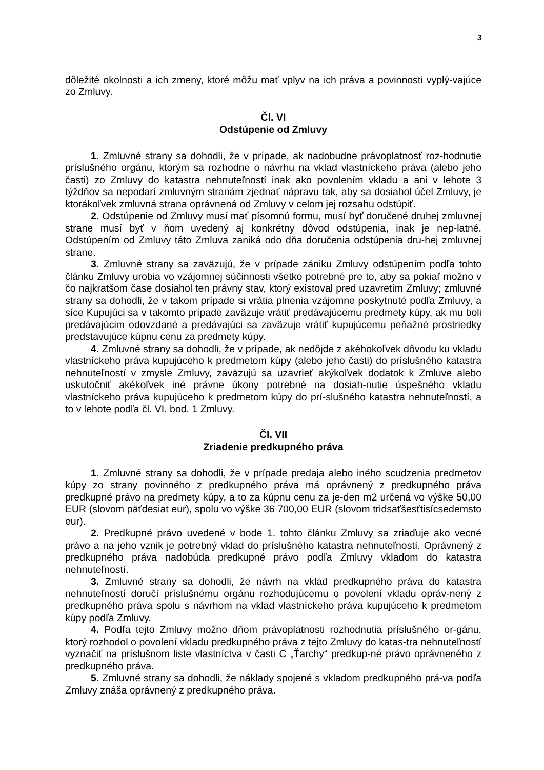3
dôležité okolnosti a ich zmeny, ktoré môžu mať vplyv na ich práva a povinnosti vyplý-vajúce zo Zmluvy.
Čl. VI
Odstúpenie od Zmluvy
1. Zmluvné strany sa dohodli, že v prípade, ak nadobudne právoplatnosť roz-hodnutie príslušného orgánu, ktorým sa rozhodne o návrhu na vklad vlastníckeho práva (alebo jeho časti) zo Zmluvy do katastra nehnuteľností inak ako povolením vkladu a ani v lehote 3 týždňov sa nepodarí zmluvným stranám zjednať nápravu tak, aby sa dosiahol účel Zmluvy, je ktorákoľvek zmluvná strana oprávnená od Zmluvy v celom jej rozsahu odstúpiť.
2. Odstúpenie od Zmluvy musí mať písomnú formu, musí byť doručené druhej zmluvnej strane musí byť v ňom uvedený aj konkrétny dôvod odstúpenia, inak je nep-latné. Odstúpením od Zmluvy táto Zmluva zaniká odo dňa doručenia odstúpenia dru-hej zmluvnej strane.
3. Zmluvné strany sa zaväzujú, že v prípade zániku Zmluvy odstúpením podľa tohto článku Zmluvy urobia vo vzájomnej súčinnosti všetko potrebné pre to, aby sa pokiaľ možno v čo najkratšom čase dosiahol ten právny stav, ktorý existoval pred uzavretím Zmluvy; zmluvné strany sa dohodli, že v takom prípade si vrátia plnenia vzájomne poskytnuté podľa Zmluvy, a síce Kupujúci sa v takomto prípade zaväzuje vrátiť predávajúcemu predmety kúpy, ak mu boli predávajúcim odovzdané a predávajúci sa zaväzuje vrátiť kupujúcemu peňažné prostriedky predstavujúce kúpnu cenu za predmety kúpy.
4. Zmluvné strany sa dohodli, že v prípade, ak nedôjde z akéhokoľvek dôvodu ku vkladu vlastníckeho práva kupujúceho k predmetom kúpy (alebo jeho časti) do príslušného katastra nehnuteľností v zmysle Zmluvy, zaväzujú sa uzavrieť akýkoľvek dodatok k Zmluve alebo uskutočniť akékoľvek iné právne úkony potrebné na dosiah-nutie úspešného vkladu vlastníckeho práva kupujúceho k predmetom kúpy do prí-slušného katastra nehnuteľností, a to v lehote podľa čl. VI. bod. 1 Zmluvy.
Čl. VII
Zriadenie predkupného práva
1. Zmluvné strany sa dohodli, že v prípade predaja alebo iného scudzenia predmetov kúpy zo strany povinného z predkupného práva má oprávnený z predkupného práva predkupné právo na predmety kúpy, a to za kúpnu cenu za je-den m2 určená vo výške 50,00 EUR (slovom päťdesiat eur), spolu vo výške 36 700,00 EUR (slovom tridsaťšesťtisícsedemsto eur).
2. Predkupné právo uvedené v bode 1. tohto článku Zmluvy sa zriaďuje ako vecné právo a na jeho vznik je potrebný vklad do príslušného katastra nehnuteľností. Oprávnený z predkupného práva nadobúda predkupné právo podľa Zmluvy vkladom do katastra nehnuteľností.
3. Zmluvné strany sa dohodli, že návrh na vklad predkupného práva do katastra nehnuteľností doručí príslušnému orgánu rozhodujúcemu o povolení vkladu opráv-nený z predkupného práva spolu s návrhom na vklad vlastníckeho práva kupujúceho k predmetom kúpy podľa Zmluvy.
4. Podľa tejto Zmluvy možno dňom právoplatnosti rozhodnutia príslušného or-gánu, ktorý rozhodol o povolení vkladu predkupného práva z tejto Zmluvy do katas-tra nehnuteľností vyznačiť na príslušnom liste vlastníctva v časti C „Ťarchy“ predkup-né právo oprávneného z predkupného práva.
5. Zmluvné strany sa dohodli, že náklady spojené s vkladom predkupného prá-va podľa Zmluvy znáša oprávnený z predkupného práva.